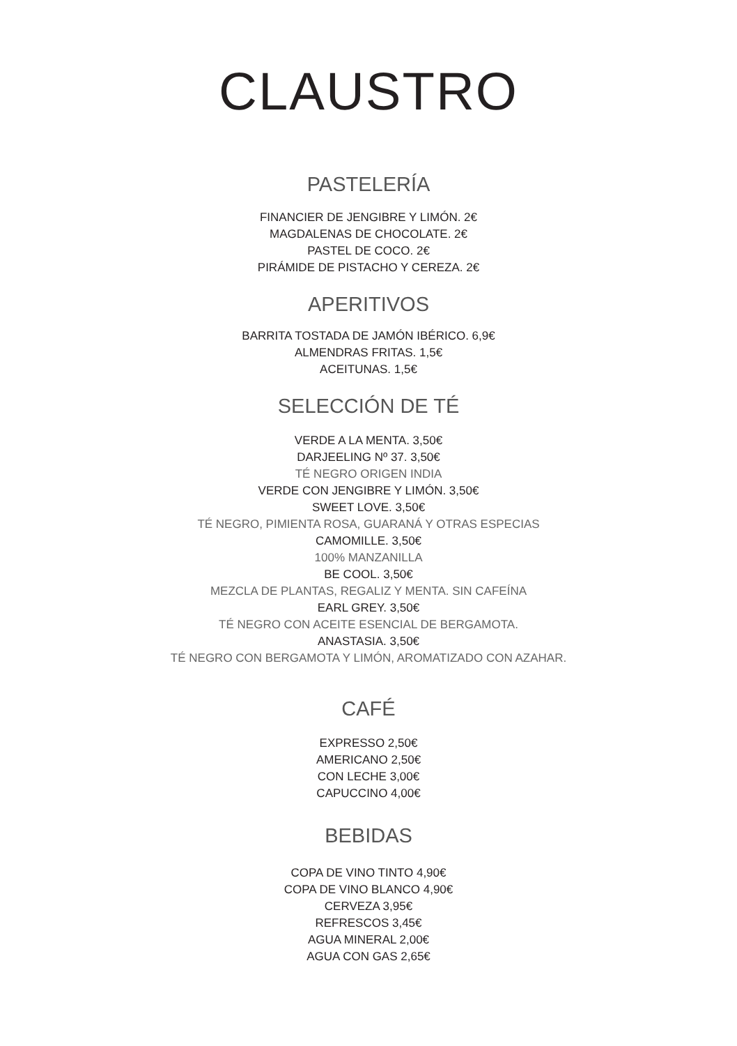CLAUSTRO
PASTELERÍA
FINANCIER DE JENGIBRE Y LIMÓN. 2€
MAGDALENAS DE CHOCOLATE. 2€
PASTEL DE COCO. 2€
PIRÁMIDE DE PISTACHO Y CEREZA. 2€
APERITIVOS
BARRITA TOSTADA DE JAMÓN IBÉRICO. 6,9€
ALMENDRAS FRITAS. 1,5€
ACEITUNAS. 1,5€
SELECCIÓN DE TÉ
VERDE A LA MENTA. 3,50€
DARJEELING Nº 37. 3,50€
TÉ NEGRO ORIGEN INDIA
VERDE CON JENGIBRE Y LIMÓN. 3,50€
SWEET LOVE. 3,50€
TÉ NEGRO, PIMIENTA ROSA, GUARANÁ Y OTRAS ESPECIAS
CAMOMILLE. 3,50€
100% MANZANILLA
BE COOL. 3,50€
MEZCLA DE PLANTAS, REGALIZ Y MENTA. SIN CAFEÍNA
EARL GREY. 3,50€
TÉ NEGRO CON ACEITE ESENCIAL DE BERGAMOTA.
ANASTASIA. 3,50€
TÉ NEGRO CON BERGAMOTA Y LIMÓN, AROMATIZADO CON AZAHAR.
CAFÉ
EXPRESSO 2,50€
AMERICANO 2,50€
CON LECHE 3,00€
CAPUCCINO 4,00€
BEBIDAS
COPA DE VINO TINTO 4,90€
COPA DE VINO BLANCO 4,90€
CERVEZA 3,95€
REFRESCOS 3,45€
AGUA MINERAL 2,00€
AGUA CON GAS 2,65€